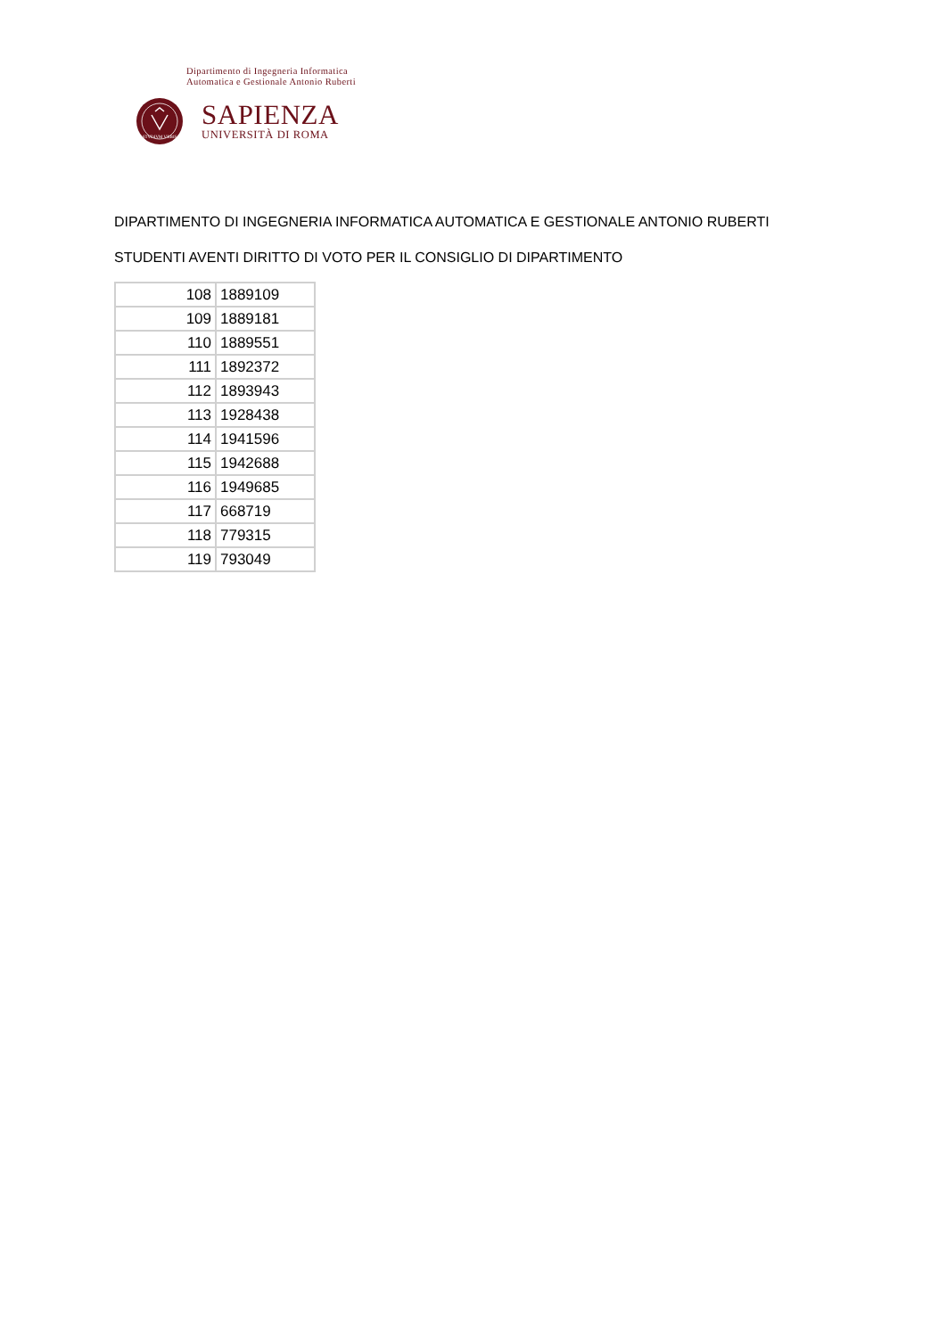Dipartimento di Ingegneria Informatica
Automatica e Gestionale Antonio Ruberti
STVDIVM VRBIS
SAPIENZA
UNIVERSITÀ DI ROMA
DIPARTIMENTO DI INGEGNERIA INFORMATICA AUTOMATICA E GESTIONALE ANTONIO RUBERTI
STUDENTI AVENTI DIRITTO DI VOTO PER IL CONSIGLIO DI DIPARTIMENTO
| 108 | 1889109 |
| 109 | 1889181 |
| 110 | 1889551 |
| 111 | 1892372 |
| 112 | 1893943 |
| 113 | 1928438 |
| 114 | 1941596 |
| 115 | 1942688 |
| 116 | 1949685 |
| 117 | 668719 |
| 118 | 779315 |
| 119 | 793049 |